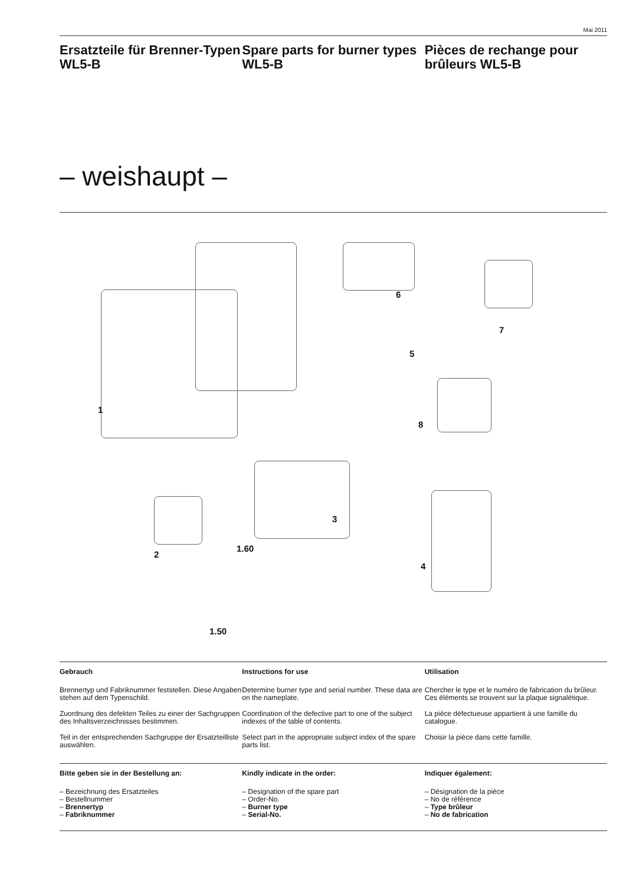Mai 2011
Ersatzteile für Brenner-Typen WL5-B
Spare parts for burner types WL5-B
Pièces de rechange pour brûleurs WL5-B
– weishaupt –
1
2
3
4
5
6
7
8
1.60
1.50
Gebrauch
Brennertyp und Fabriknummer feststellen. Diese Angaben stehen auf dem Typenschild.
Zuordnung des defekten Teiles zu einer der Sachgruppen des Inhaltsverzeichnisses bestimmen.
Teil in der entsprechenden Sachgruppe der Ersatzteilliste auswählen.
Instructions for use
Determine burner type and serial number. These data are on the nameplate.
Coordination of the defective part to one of the subject indexes of the table of contents.
Select part in the appropriate subject index of the spare parts list.
Utilisation
Chercher le type et le numéro de fabrication du brûleur. Ces éléments se trouvent sur la plaque signalétique.
La pièce défectueuse appartient à une famille du catalogue.
Choisir la pièce dans cette famille.
Bitte geben sie in der Bestellung an:
– Bezeichnung des Ersatzteiles
– Bestellnummer
– Brennertyp
– Fabriknummer
Kindly indicate in the order:
– Designation of the spare part
– Order-No.
– Burner type
– Serial-No.
Indiquer également:
– Désignation de la pièce
– No de référence
– Type brûleur
– No de fabrication